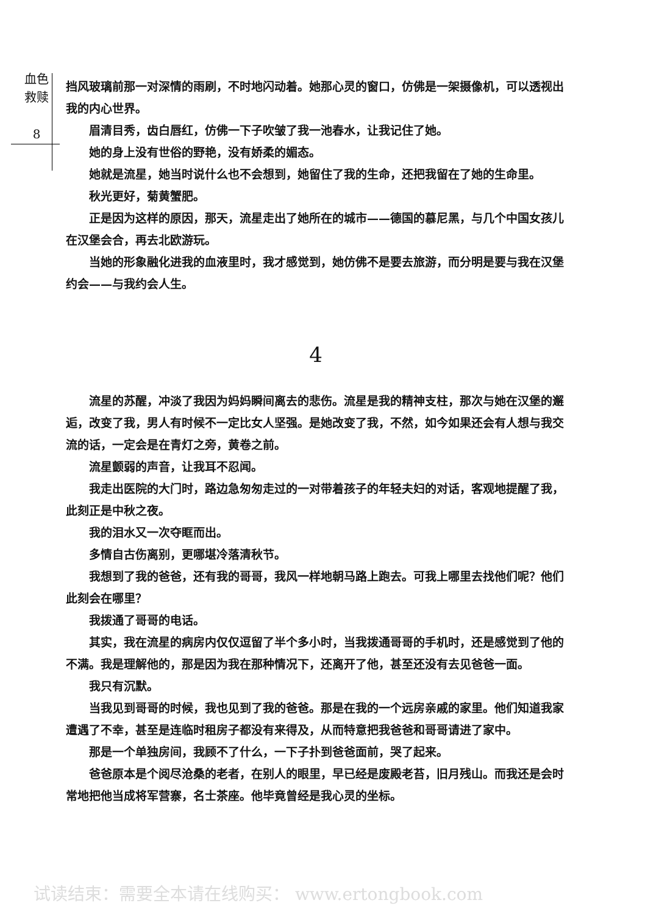血色
救赎
8
挡风玻璃前那一对深情的雨刷，不时地闪动着。她那心灵的窗口，仿佛是一架摄像机，可以透视出我的内心世界。
眉清目秀，齿白唇红，仿佛一下子吹皱了我一池春水，让我记住了她。
她的身上没有世俗的野艳，没有娇柔的媚态。
她就是流星，她当时说什么也不会想到，她留住了我的生命，还把我留在了她的生命里。
秋光更好，菊黄蟹肥。
正是因为这样的原因，那天，流星走出了她所在的城市——德国的慕尼黑，与几个中国女孩儿在汉堡会合，再去北欧游玩。
当她的形象融化进我的血液里时，我才感觉到，她仿佛不是要去旅游，而分明是要与我在汉堡约会——与我约会人生。
4
流星的苏醒，冲淡了我因为妈妈瞬间离去的悲伤。流星是我的精神支柱，那次与她在汉堡的邂逅，改变了我，男人有时候不一定比女人坚强。是她改变了我，不然，如今如果还会有人想与我交流的话，一定会是在青灯之旁，黄卷之前。
流星颤弱的声音，让我耳不忍闻。
我走出医院的大门时，路边急匆匆走过的一对带着孩子的年轻夫妇的对话，客观地提醒了我，此刻正是中秋之夜。
我的泪水又一次夺眶而出。
多情自古伤离别，更哪堪冷落清秋节。
我想到了我的爸爸，还有我的哥哥，我风一样地朝马路上跑去。可我上哪里去找他们呢？他们此刻会在哪里？
我拨通了哥哥的电话。
其实，我在流星的病房内仅仅逗留了半个多小时，当我拨通哥哥的手机时，还是感觉到了他的不满。我是理解他的，那是因为我在那种情况下，还离开了他，甚至还没有去见爸爸一面。
我只有沉默。
当我见到哥哥的时候，我也见到了我的爸爸。那是在我的一个远房亲戚的家里。他们知道我家遭遇了不幸，甚至是连临时租房子都没有来得及，从而特意把我爸爸和哥哥请进了家中。
那是一个单独房间，我顾不了什么，一下子扑到爸爸面前，哭了起来。
爸爸原本是个阅尽沧桑的老者，在别人的眼里，早已经是废殿老苔，旧月残山。而我还是会时常地把他当成将军营寨，名士茶座。他毕竟曾经是我心灵的坐标。
试读结束：需要全本请在线购买： www.ertongbook.com